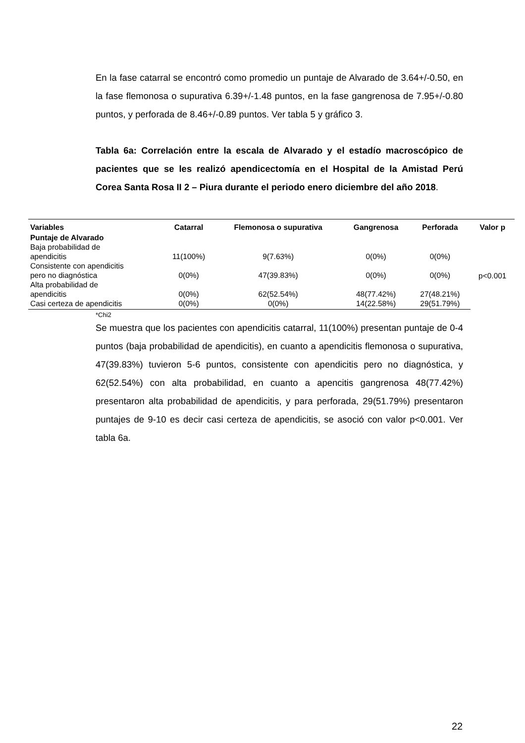En la fase catarral se encontró como promedio un puntaje de Alvarado de 3.64+/-0.50, en la fase flemonosa o supurativa 6.39+/-1.48 puntos, en la fase gangrenosa de 7.95+/-0.80 puntos, y perforada de 8.46+/-0.89 puntos. Ver tabla 5 y gráfico 3.
Tabla 6a: Correlación entre la escala de Alvarado y el estadío macroscópico de pacientes que se les realizó apendicectomía en el Hospital de la Amistad Perú Corea Santa Rosa II 2 – Piura durante el periodo enero diciembre del año 2018.
| Variables | Catarral | Flemonosa o supurativa | Gangrenosa | Perforada | Valor p |
| --- | --- | --- | --- | --- | --- |
| Puntaje de Alvarado | | | | | |
| Baja probabilidad de apendicitis | 11(100%) | 9(7.63%) | 0(0%) | 0(0%) | p<0.001 |
| Consistente con apendicitis pero no diagnóstica | 0(0%) | 47(39.83%) | 0(0%) | 0(0%) | |
| Alta probabilidad de apendicitis | 0(0%) | 62(52.54%) | 48(77.42%) | 27(48.21%) | |
| Casi certeza de apendicitis | 0(0%) | 0(0%) | 14(22.58%) | 29(51.79%) | |
*Chi2
Se muestra que los pacientes con apendicitis catarral, 11(100%) presentan puntaje de 0-4 puntos (baja probabilidad de apendicitis), en cuanto a apendicitis flemonosa o supurativa, 47(39.83%) tuvieron 5-6 puntos, consistente con apendicitis pero no diagnóstica, y 62(52.54%) con alta probabilidad, en cuanto a apencitis gangrenosa 48(77.42%) presentaron alta probabilidad de apendicitis, y para perforada, 29(51.79%) presentaron puntajes de 9-10 es decir casi certeza de apendicitis, se asoció con valor p<0.001. Ver tabla 6a.
22